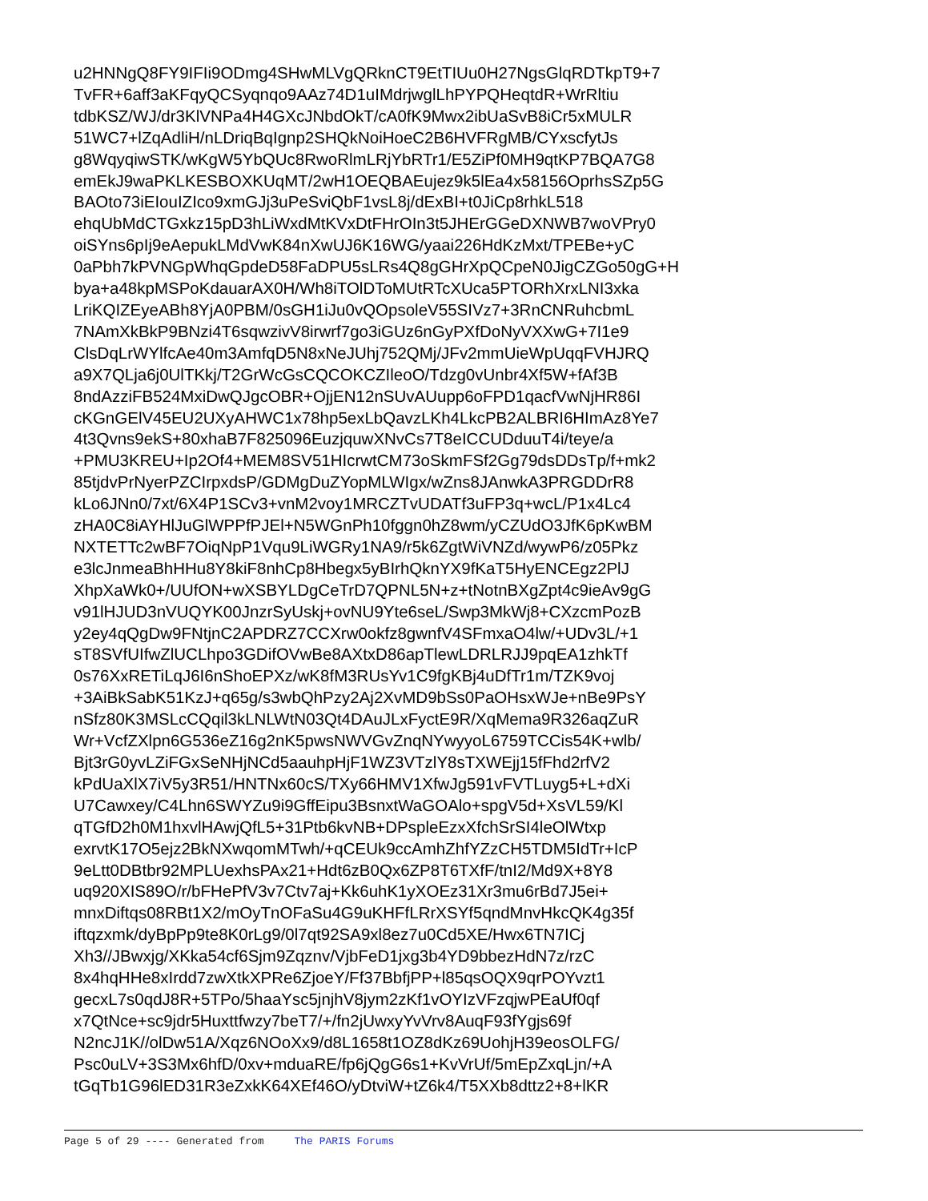u2HNNgQ8FY9IFIi9ODmg4SHwMLVgQRknCT9EtTIUu0H27NgsGlqRDTkpT9+7 TvFR+6aff3aKFqyQCSyqnqo9AAz74D1uIMdrjwglLhPYPQHeqtdR+WrRltiu tdbKSZ/WJ/dr3KlVNPa4H4GXcJNbdOkT/cA0fK9Mwx2ibUaSvB8iCr5xMULR 51WC7+lZqAdliH/nLDriqBqIgnp2SHQkNoiHoeC2B6HVFRgMB/CYxscfytJs g8WqyqiwSTK/wKgW5YbQUc8RwoRlmLRjYbRTr1/E5ZiPf0MH9qtKP7BQA7G8 emEkJ9waPKLKESBOXKUqMT/2wH1OEQBAEujez9k5lEa4x58156OprhsSZp5G BAOto73iEIouIZIco9xmGJj3uPeSviQbF1vsL8j/dExBI+t0JiCp8rhkL518 ehqUbMdCTGxkz15pD3hLiWxdMtKVxDtFHrOIn3t5JHErGGeDXNWB7woVPry0 oiSYns6pIj9eAepukLMdVwK84nXwUJ6K16WG/yaai226HdKzMxt/TPEBe+yC 0aPbh7kPVNGpWhqGpdeD58FaDPU5sLRs4Q8gGHrXpQCpeN0JigCZGo50gG+H bya+a48kpMSPoKdauarAX0H/Wh8iTOlDToMUtRTcXUca5PTORhXrxLNI3xka LriKQIZEyeABh8YjA0PBM/0sGH1iJu0vQOpsoleV55SIVz7+3RnCNRuhcbmL 7NAmXkBkP9BNzi4T6sqwzivV8irwrf7go3iGUz6nGyPXfDoNyVXXwG+7I1e9 ClsDqLrWYlfcAe40m3AmfqD5N8xNeJUhj752QMj/JFv2mmUieWpUqqFVHJRQ a9X7QLja6j0UlTKkj/T2GrWcGsCQCOKCZIleoO/Tdzg0vUnbr4Xf5W+fAf3B 8ndAzziFB524MxiDwQJgcOBR+OjjEN12nSUvAUupp6oFPD1qacfVwNjHR86I cKGnGElV45EU2UXyAHWC1x78hp5exLbQavzLKh4LkcPB2ALBRI6HImAz8Ye7 4t3Qvns9ekS+80xhaB7F825096EuzjquwXNvCs7T8eICCUDduuT4i/teye/a +PMU3KREU+Ip2Of4+MEM8SV51HIcrwtCM73oSkmFSf2Gg79dsDDsTp/f+mk2 85tjdvPrNyerPZCIrpxdsP/GDMgDuZYopMLWIgx/wZns8JAnwkA3PRGDDrR8 kLo6JNn0/7xt/6X4P1SCv3+vnM2voy1MRCZTvUDATf3uFP3q+wcL/P1x4Lc4 zHA0C8iAYHlJuGlWPPfPJEl+N5WGnPh10fggn0hZ8wm/yCZUdO3JfK6pKwBM NXTETTc2wBF7OiqNpP1Vqu9LiWGRy1NA9/r5k6ZgtWiVNZd/wywP6/z05Pkz e3lcJnmeaBhHHu8Y8kiF8nhCp8Hbegx5yBIrhQknYX9fKaT5HyENCEgz2PlJ XhpXaWk0+/UUfON+wXSBYLDgCeTrD7QPNL5N+z+tNotnBXgZpt4c9ieAv9gG v91lHJUD3nVUQYK00JnzrSyUskj+ovNU9Yte6seL/Swp3MkWj8+CXzcmPozB y2ey4qQgDw9FNtjnC2APDRZ7CCXrw0okfz8gwnfV4SFmxaO4lw/+UDv3L/+1 sT8SVfUIfwZlUCLhpo3GDifOVwBe8AXtxD86apTlewLDRLRJJ9pqEA1zhkTf 0s76XxRETiLqJ6I6nShoEPXz/wK8fM3RUsYv1C9fgKBj4uDfTr1m/TZK9voj +3AiBkSabK51KzJ+q65g/s3wbQhPzy2Aj2XvMD9bSs0PaOHsxWJe+nBe9PsY nSfz80K3MSLcCQqil3kLNLWtN03Qt4DAuJLxFyctE9R/XqMema9R326aqZuR Wr+VcfZXlpn6G536eZ16g2nK5pwsNWVGvZnqNYwyyoL6759TCCis54K+wlb/ Bjt3rG0yvLZiFGxSeNHjNCd5aauhpHjF1WZ3VTzlY8sTXWEjj15fFhd2rfV2 kPdUaXlX7iV5y3R51/HNTNx60cS/TXy66HMV1XfwJg591vFVTLuyg5+L+dXi U7Cawxey/C4Lhn6SWYZu9i9GffEipu3BsnxtWaGOAlo+spgV5d+XsVL59/Kl qTGfD2h0M1hxvlHAwjQfL5+31Ptb6kvNB+DPspleEzxXfchSrSI4leOlWtxp exrvtK17O5ejz2BkNXwqomMTwh/+qCEUk9ccAmhZhfYZzCH5TDM5IdTr+IcP 9eLtt0DBtbr92MPLUexhsPAx21+Hdt6zB0Qx6ZP8T6TXfF/tnI2/Md9X+8Y8 uq920XIS89O/r/bFHePfV3v7Ctv7aj+Kk6uhK1yXOEz31Xr3mu6rBd7J5ei+ mnxDiftqs08RBt1X2/mOyTnOFaSu4G9uKHFfLRrXSYf5qndMnvHkcQK4g35f iftqzxmk/dyBpPp9te8K0rLg9/0l7qt92SA9xl8ez7u0Cd5XE/Hwx6TN7ICj Xh3//JBwxjg/XKka54cf6Sjm9Zqznv/VjbFeD1jxg3b4YD9bbezHdN7z/rzC 8x4hqHHe8xIrdd7zwXtkXPRe6ZjoeY/Ff37BbfjPP+l85qsOQX9qrPOYvzt1 gecxL7s0qdJ8R+5TPo/5haaYsc5jnjhV8jym2zKf1vOYIzVFzqjwPEaUf0qf x7QtNce+sc9jdr5Huxttfwzy7beT7/+/fn2jUwxyYvVrv8AuqF93fYgjs69f N2ncJ1K//olDw51A/Xqz6NOoXx9/d8L1658t1OZ8dKz69UohjH39eosOLFG/ Psc0uLV+3S3Mx6hfD/0xv+mduaRE/fp6jQgG6s1+KvVrUf/5mEpZxqLjn/+A tGqTb1G96lED31R3eZxkK64XEf46O/yDtviW+tZ6k4/T5XXb8dttz2+8+lKR
Page 5 of 29 ---- Generated from The PARIS Forums